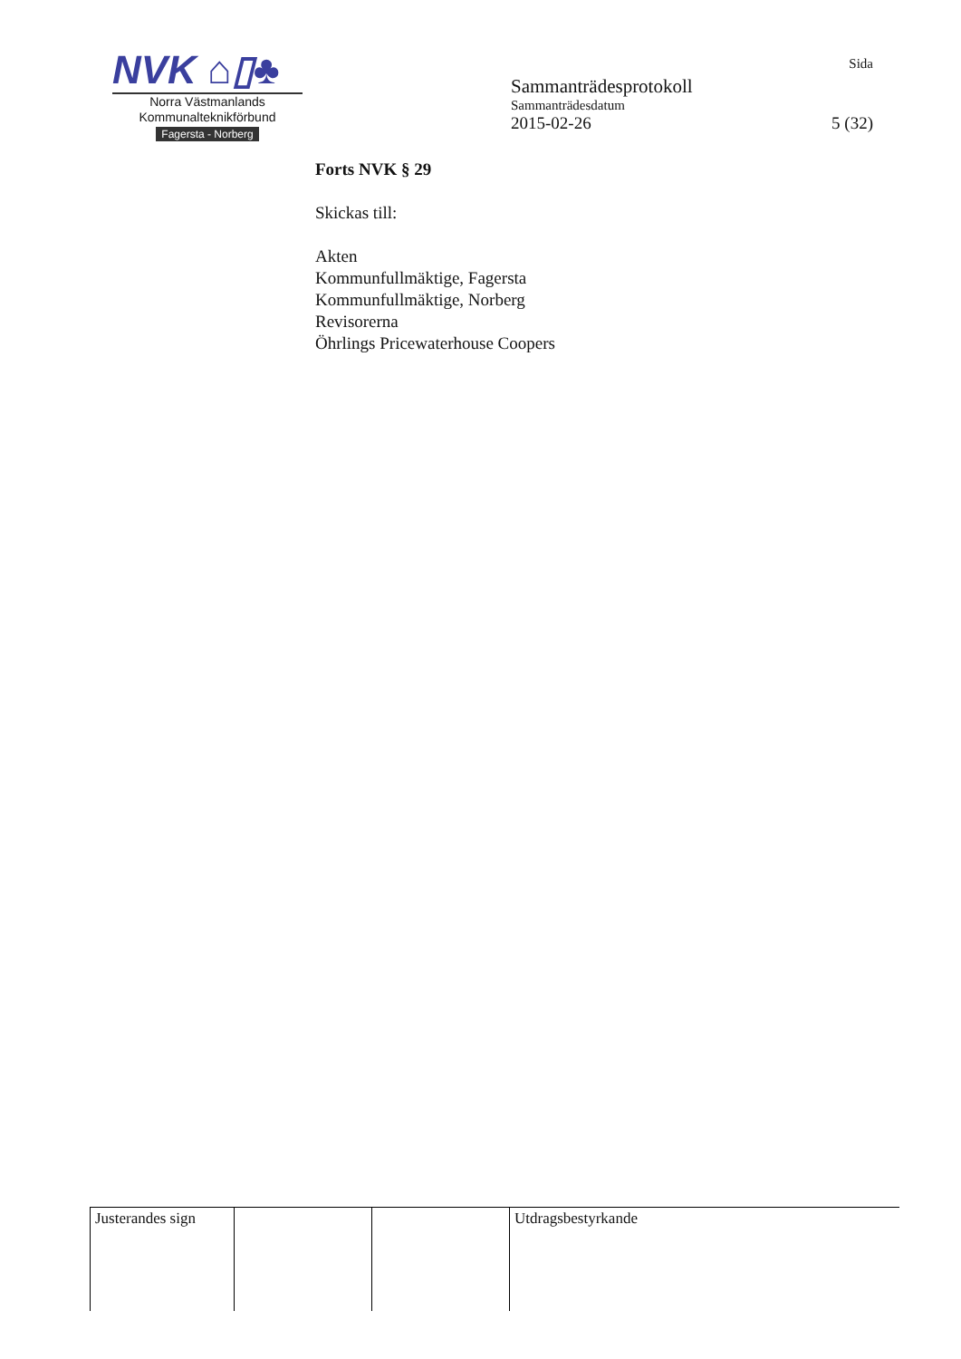NVK ⌂▯♣
Norra Västmanlands
Kommunalteknikförbund
Fagersta - Norberg
Sida
Sammanträdesprotokoll
Sammanträdesdatum
2015-02-26 5 (32)
Forts NVK § 29
Skickas till:
Akten
Kommunfullmäktige, Fagersta
Kommunfullmäktige, Norberg
Revisorerna
Öhrlings Pricewaterhouse Coopers
| Justerandes sign | | | Utdragsbestyrkande |